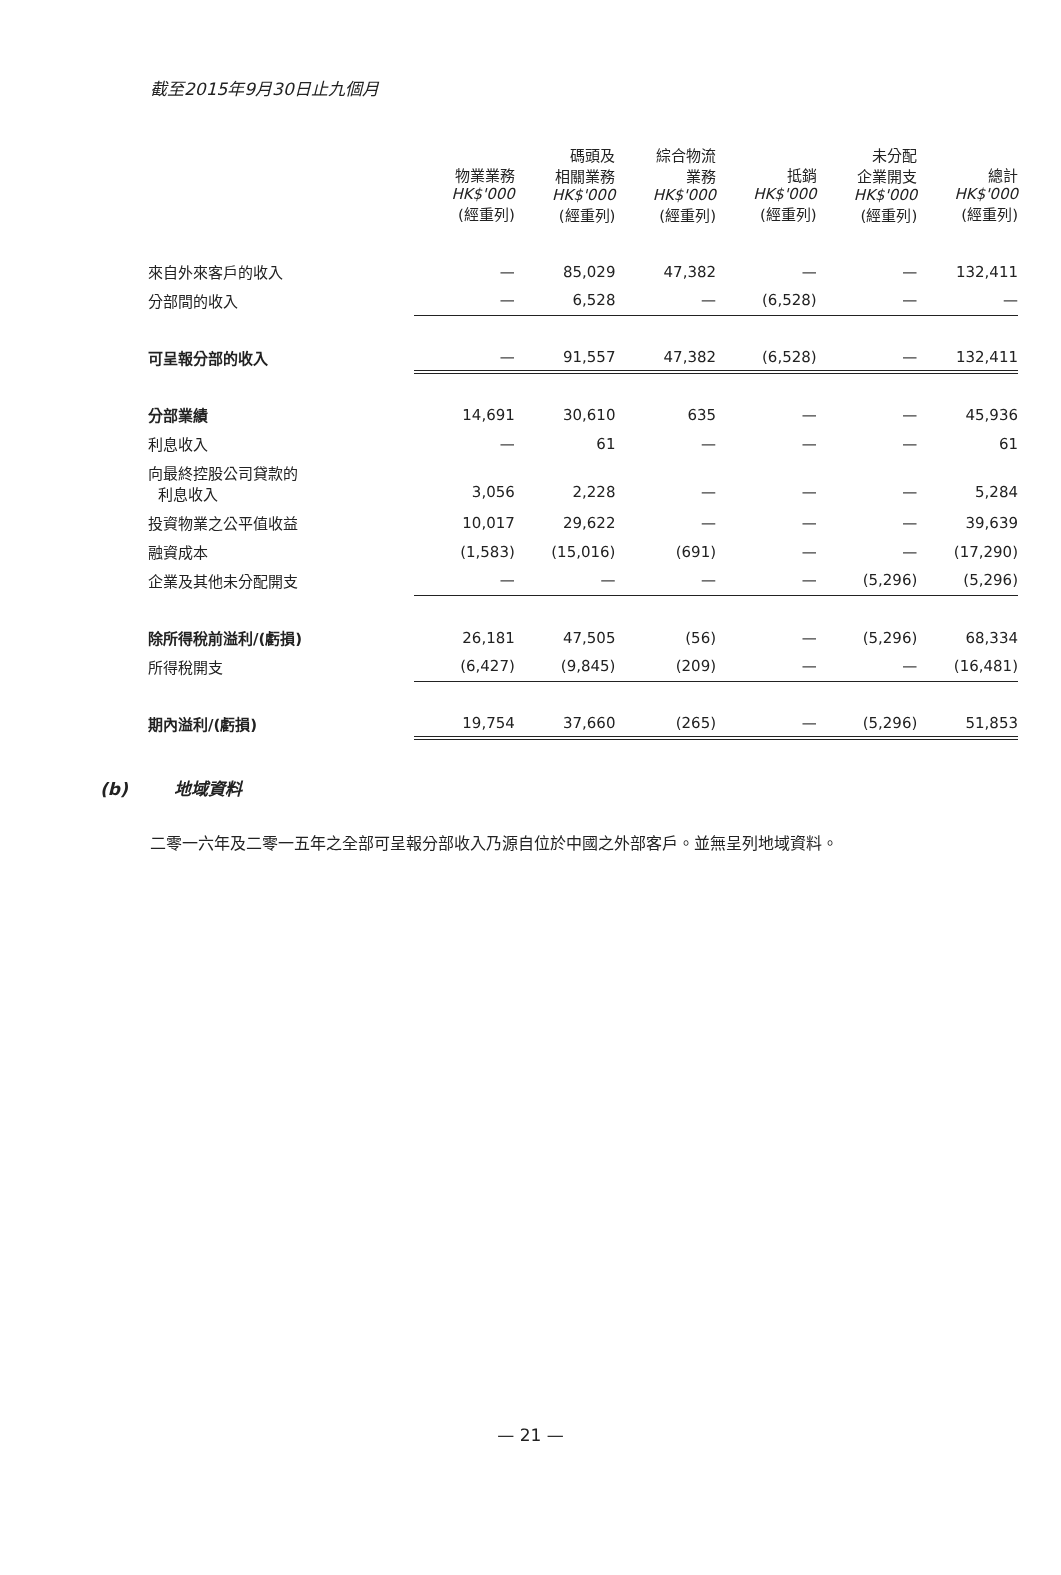截至2015年9月30日止九個月
| | 物業業務 HK$'000 (經重列) | 碼頭及 相關業務 HK$'000 (經重列) | 綜合物流 業務 HK$'000 (經重列) | 抵銷 HK$'000 (經重列) | 未分配 企業開支 HK$'000 (經重列) | 總計 HK$'000 (經重列) |
| --- | --- | --- | --- | --- | --- | --- |
| 來自外來客戶的收入 | — | 85,029 | 47,382 | — | — | 132,411 |
| 分部間的收入 | — | 6,528 | — | (6,528) | — | — |
| 可呈報分部的收入 | — | 91,557 | 47,382 | (6,528) | — | 132,411 |
| 分部業績 | 14,691 | 30,610 | 635 | — | — | 45,936 |
| 利息收入 | — | 61 | — | — | — | 61 |
| 向最終控股公司貸款的 利息收入 | 3,056 | 2,228 | — | — | — | 5,284 |
| 投資物業之公平值收益 | 10,017 | 29,622 | — | — | — | 39,639 |
| 融資成本 | (1,583) | (15,016) | (691) | — | — | (17,290) |
| 企業及其他未分配開支 | — | — | — | — | (5,296) | (5,296) |
| 除所得稅前溢利/(虧損) | 26,181 | 47,505 | (56) | — | (5,296) | 68,334 |
| 所得稅開支 | (6,427) | (9,845) | (209) | — | — | (16,481) |
| 期內溢利/(虧損) | 19,754 | 37,660 | (265) | — | (5,296) | 51,853 |
(b) 地域資料
二零一六年及二零一五年之全部可呈報分部收入乃源自位於中國之外部客戶。並無呈列地域資料。
— 21 —